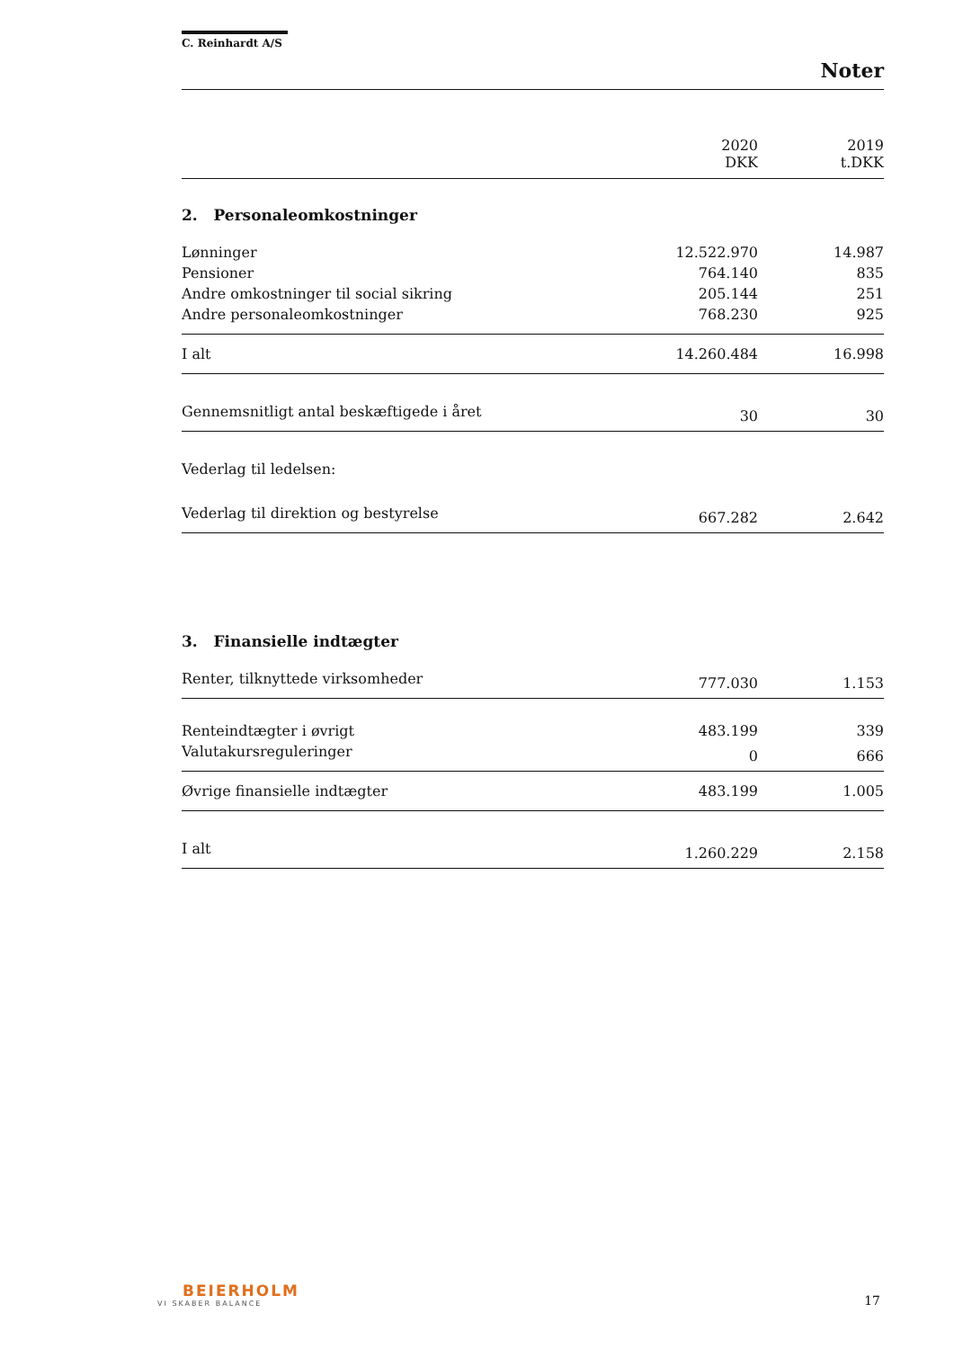C. Reinhardt A/S
Noter
| | 2020 DKK | 2019 t.DKK |
| 2. Personaleomkostninger | | |
| Lønninger | 12.522.970 | 14.987 |
| Pensioner | 764.140 | 835 |
| Andre omkostninger til social sikring | 205.144 | 251 |
| Andre personaleomkostninger | 768.230 | 925 |
| I alt | 14.260.484 | 16.998 |
| Gennemsnitligt antal beskæftigede i året | 30 | 30 |
| Vederlag til ledelsen: | | |
| Vederlag til direktion og bestyrelse | 667.282 | 2.642 |
| 3. Finansielle indtægter | | |
| Renter, tilknyttede virksomheder | 777.030 | 1.153 |
| Renteindtægter i øvrigt | 483.199 | 339 |
| Valutakursreguleringer | 0 | 666 |
| Øvrige finansielle indtægter | 483.199 | 1.005 |
| I alt | 1.260.229 | 2.158 |
BEIERHOLM
VI SKABER BALANCE
17